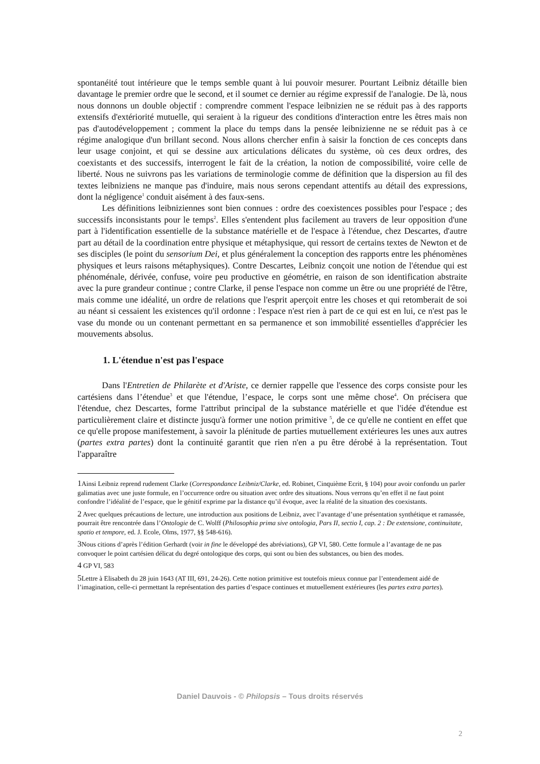spontanéité tout intérieure que le temps semble quant à lui pouvoir mesurer. Pourtant Leibniz détaille bien davantage le premier ordre que le second, et il soumet ce dernier au régime expressif de l'analogie. De là, nous nous donnons un double objectif : comprendre comment l'espace leibnizien ne se réduit pas à des rapports extensifs d'extériorité mutuelle, qui seraient à la rigueur des conditions d'interaction entre les êtres mais non pas d'autodéveloppement ; comment la place du temps dans la pensée leibnizienne ne se réduit pas à ce régime analogique d'un brillant second. Nous allons chercher enfin à saisir la fonction de ces concepts dans leur usage conjoint, et qui se dessine aux articulations délicates du système, où ces deux ordres, des coexistants et des successifs, interrogent le fait de la création, la notion de compossibilité, voire celle de liberté. Nous ne suivrons pas les variations de terminologie comme de définition que la dispersion au fil des textes leibniziens ne manque pas d'induire, mais nous serons cependant attentifs au détail des expressions, dont la négligence<sup>1</sup> conduit aisément à des faux-sens.
Les définitions leibniziennes sont bien connues : ordre des coexistences possibles pour l'espace ; des successifs inconsistants pour le temps<sup>2</sup>. Elles s'entendent plus facilement au travers de leur opposition d'une part à l'identification essentielle de la substance matérielle et de l'espace à l'étendue, chez Descartes, d'autre part au détail de la coordination entre physique et métaphysique, qui ressort de certains textes de Newton et de ses disciples (le point du sensorium Dei, et plus généralement la conception des rapports entre les phénomènes physiques et leurs raisons métaphysiques). Contre Descartes, Leibniz conçoit une notion de l'étendue qui est phénoménale, dérivée, confuse, voire peu productive en géométrie, en raison de son identification abstraite avec la pure grandeur continue ; contre Clarke, il pense l'espace non comme un être ou une propriété de l'être, mais comme une idéalité, un ordre de relations que l'esprit aperçoit entre les choses et qui retomberait de soi au néant si cessaient les existences qu'il ordonne : l'espace n'est rien à part de ce qui est en lui, ce n'est pas le vase du monde ou un contenant permettant en sa permanence et son immobilité essentielles d'apprécier les mouvements absolus.
1. L'étendue n'est pas l'espace
Dans l'Entretien de Philarète et d'Ariste, ce dernier rappelle que l'essence des corps consiste pour les cartésiens dans l’étendue<sup>3</sup> et que l'étendue, l’espace, le corps sont une même chose<sup>4</sup>. On précisera que l'étendue, chez Descartes, forme l'attribut principal de la substance matérielle et que l'idée d'étendue est particulièrement claire et distincte jusqu'à former une notion primitive <sup>5</sup>, de ce qu'elle ne contient en effet que ce qu'elle propose manifestement, à savoir la plénitude de parties mutuellement extérieures les unes aux autres (partes extra partes) dont la continuité garantit que rien n'en a pu être dérobé à la représentation. Tout l'apparaître
1 Ainsi Leibniz reprend rudement Clarke (Correspondance Leibniz/Clarke, ed. Robinet, Cinquième Ecrit, § 104) pour avoir confondu un parler galimatias avec une juste formule, en l’occurrence ordre ou situation avec ordre des situations. Nous verrons qu’en effet il ne faut point confondre l’idéalité de l’espace, que le génitif exprime par la distance qu’il évoque, avec la réalité de la situation des coexistants.
2 Avec quelques précautions de lecture, une introduction aux positions de Leibniz, avec l’avantage d’une présentation synthétique et ramassée, pourrait être rencontrée dans l’Ontologie de C. Wolff (Philosophia prima sive ontologia, Pars II, sectio I, cap. 2 : De extensione, continuitate, spatio et tempore, ed. J. Ecole, Olms, 1977, §§ 548-616).
3 Nous citions d’après l’édition Gerhardt (voir in fine le développé des abréviations), GP VI, 580. Cette formule a l’avantage de ne pas convoquer le point cartésien délicat du degré ontologique des corps, qui sont ou bien des substances, ou bien des modes.
4 GP VI, 583
5 Lettre à Elisabeth du 28 juin 1643 (AT III, 691, 24-26). Cette notion primitive est toutefois mieux connue par l’entendement aidé de l’imagination, celle-ci permettant la représentation des parties d’espace continues et mutuellement extérieures (les partes extra partes).
Daniel Dauvois - © Philopsis – Tous droits réservés
2